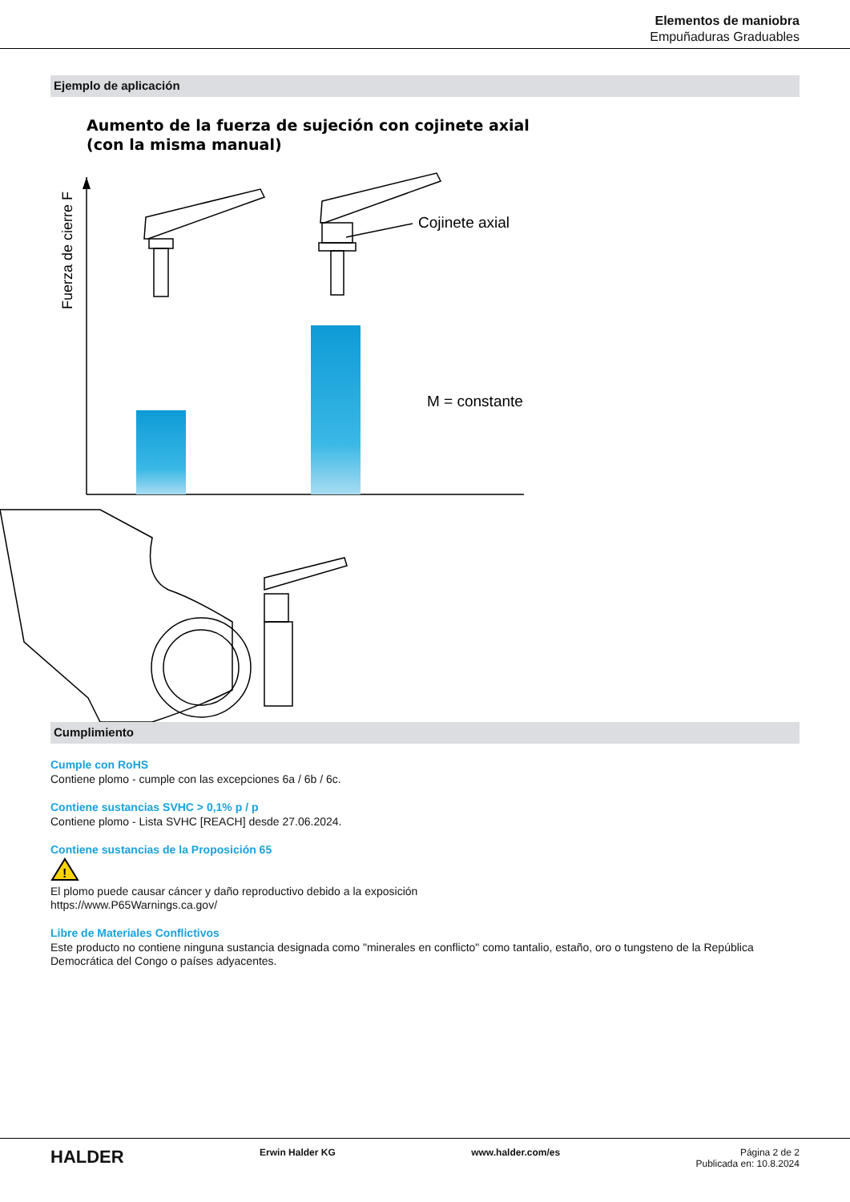Elementos de maniobra
Empuñaduras Graduables
Ejemplo de aplicación
Aumento de la fuerza de sujeción con cojinete axial
(con la misma manual)
Fuerza de cierre F
Cojinete axial
M = constante
Cumplimiento
Cumple con RoHS
Contiene plomo - cumple con las excepciones 6a / 6b / 6c.
Contiene sustancias SVHC > 0,1% p / p
Contiene plomo - Lista SVHC [REACH] desde 27.06.2024.
Contiene sustancias de la Proposición 65
!
El plomo puede causar cáncer y daño reproductivo debido a la exposición
https://www.P65Warnings.ca.gov/
Libre de Materiales Conflictivos
Este producto no contiene ninguna sustancia designada como "minerales en conflicto" como tantalio, estaño, oro o tungsteno de la República Democrática del Congo o países adyacentes.
HALDER
Erwin Halder KG www.halder.com/es Página 2 de 2
Publicada en: 10.8.2024